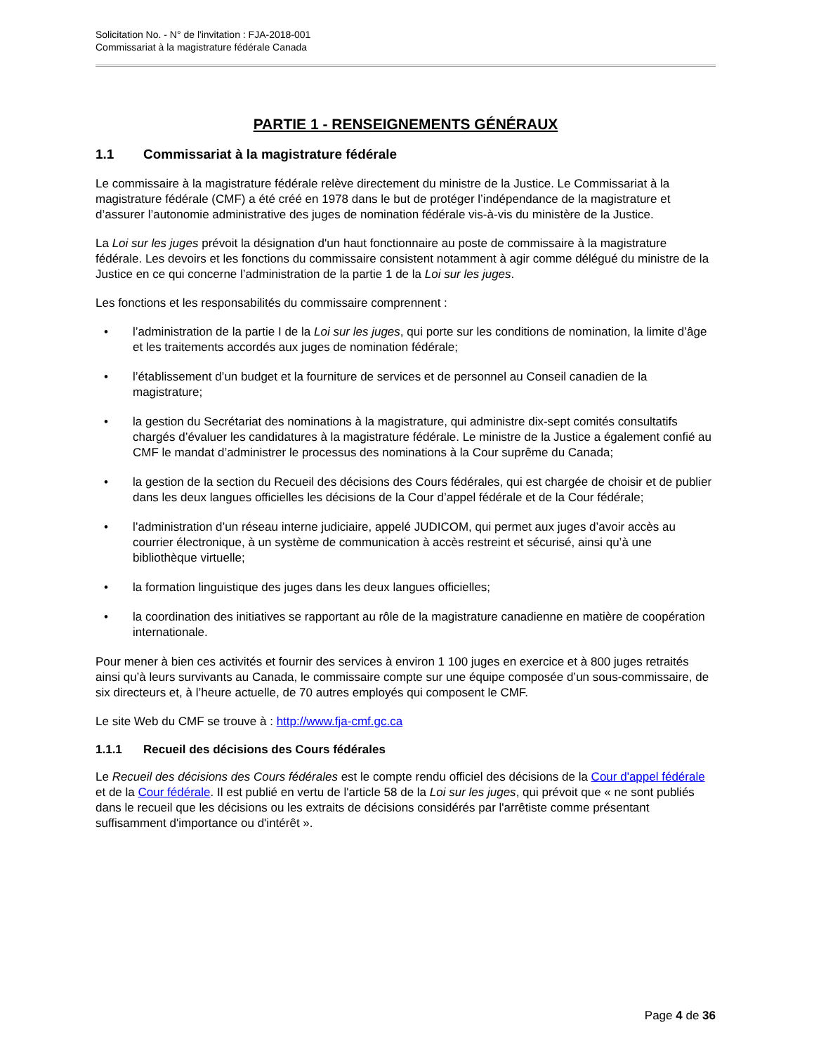Solicitation No. - N° de l'invitation : FJA-2018-001
Commissariat à la magistrature fédérale Canada
PARTIE 1 - RENSEIGNEMENTS GÉNÉRAUX
1.1 Commissariat à la magistrature fédérale
Le commissaire à la magistrature fédérale relève directement du ministre de la Justice. Le Commissariat à la magistrature fédérale (CMF) a été créé en 1978 dans le but de protéger l’indépendance de la magistrature et d’assurer l’autonomie administrative des juges de nomination fédérale vis-à-vis du ministère de la Justice.
La Loi sur les juges prévoit la désignation d'un haut fonctionnaire au poste de commissaire à la magistrature fédérale. Les devoirs et les fonctions du commissaire consistent notamment à agir comme délégué du ministre de la Justice en ce qui concerne l’administration de la partie 1 de la Loi sur les juges.
Les fonctions et les responsabilités du commissaire comprennent :
• l’administration de la partie I de la Loi sur les juges, qui porte sur les conditions de nomination, la limite d’âge et les traitements accordés aux juges de nomination fédérale;
• l’établissement d’un budget et la fourniture de services et de personnel au Conseil canadien de la magistrature;
• la gestion du Secrétariat des nominations à la magistrature, qui administre dix-sept comités consultatifs chargés d’évaluer les candidatures à la magistrature fédérale. Le ministre de la Justice a également confié au CMF le mandat d’administrer le processus des nominations à la Cour suprême du Canada;
• la gestion de la section du Recueil des décisions des Cours fédérales, qui est chargée de choisir et de publier dans les deux langues officielles les décisions de la Cour d’appel fédérale et de la Cour fédérale;
• l’administration d’un réseau interne judiciaire, appelé JUDICOM, qui permet aux juges d’avoir accès au courrier électronique, à un système de communication à accès restreint et sécurisé, ainsi qu’à une bibliothèque virtuelle;
• la formation linguistique des juges dans les deux langues officielles;
• la coordination des initiatives se rapportant au rôle de la magistrature canadienne en matière de coopération internationale.
Pour mener à bien ces activités et fournir des services à environ 1 100 juges en exercice et à 800 juges retraités ainsi qu’à leurs survivants au Canada, le commissaire compte sur une équipe composée d’un sous-commissaire, de six directeurs et, à l’heure actuelle, de 70 autres employés qui composent le CMF.
Le site Web du CMF se trouve à : http://www.fja-cmf.gc.ca
1.1.1 Recueil des décisions des Cours fédérales
Le Recueil des décisions des Cours fédérales est le compte rendu officiel des décisions de la Cour d'appel fédérale et de la Cour fédérale. Il est publié en vertu de l'article 58 de la Loi sur les juges, qui prévoit que « ne sont publiés dans le recueil que les décisions ou les extraits de décisions considérés par l'arrêtiste comme présentant suffisamment d'importance ou d'intérêt ».
Page 4 de 36